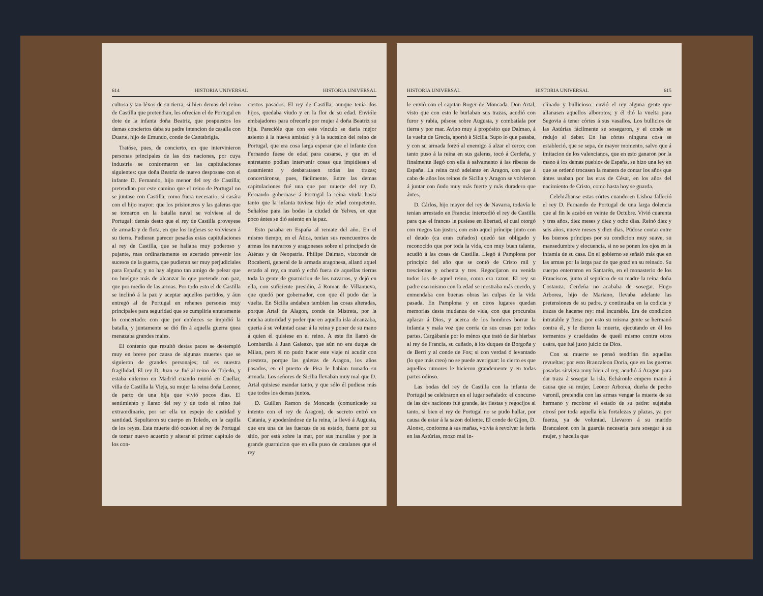614 HISTORIA UNIVERSAL HISTORIA UNIVERSAL
cultosa y tan léxos de su tierra, si bien demas del reino de Castilla que pretendian, les ofrecian el de Portugal en dote de la infanta doña Beatriz, que pospuestos los demas conciertos daba su padre intencion de casalla con Duarte, hijo de Emundo, conde de Cantabrigia.
Tratóse, pues, de concierto, en que intervinieron personas principales de las dos naciones, por cuya industria se conformaron en las capitulaciones siguientes: que doña Beatriz de nuevo desposase con el infante D. Fernando, hijo menor del rey de Castilla; pretendian por este camino que el reino de Portugal no se juntase con Castilla, como fuera necesario, si casára con el hijo mayor: que los prisioneros y las galeras que se tomaron en la batalla naval se volviese al de Portugal: demás desto que el rey de Castilla proveyese de armada y de flota, en que los ingleses se volviesen á su tierra. Pudieran parecer pesadas estas capitulaciones al rey de Castilla, que se hallaba muy poderoso y pujante, mas ordinariamente es acertado prevenir los sucesos de la guerra, que pudieran ser muy perjudiciales para España; y no hay alguno tan amigo de pelear que no huelgue más de alcanzar lo que pretende con paz, que por medio de las armas. Por todo esto el de Castilla se inclinó á la paz y aceptar aquellos partidos, y áun entregó al de Portugal en rehenes personas muy principales para seguridad que se cumpliria enteramente lo concertado: con que por entónces se impidió la batalla, y juntamente se dió fin á aquella guerra quea menazaba grandes males.
El contento que resultó destas paces se destempló muy en breve por causa de algunas muertes que se siguieron de grandes personajes; tal es nuestra fragilidad. El rey D. Juan se fué al reino de Toledo, y estaba enfermo en Madrid cuando murió en Cuellar, villa de Castilla la Vieja, su mujer la reina doña Leonor, de parto de una hija que vivió pocos dias. El sentimiento y llanto del rey y de todo el reino fué extraordinario, por ser ella un espejo de castidad y santidad. Sepultaron su cuerpo en Toledo, en la capilla de los reyes. Esta muerte dió ocasion al rey de Portugal de tomar nuevo acuerdo y alterar el primer capítulo de los con-
ciertos pasados. El rey de Castilla, aunque tenía dos hijos, quedaba viudo y en la flor de su edad. Envióle embajadores para ofrecerle por mujer á doña Beatriz su hija. Parecióle que con este vínculo se daria mejor asiento á la nueva amistad y á la sucesion del reino de Portugal, que era cosa larga esperar que el infante don Fernando fuese de edad para casarse, y que en el entretanto podian intervenir cosas que impidiesen el casamiento y desbaratasen todas las trazas; concertáronse, pues, fácilmente. Entre las demas capitulaciones fué una que por muerte del rey D. Fernando gobernase á Portugal la reina viuda hasta tanto que la infanta tuviese hijo de edad competente. Señalóse para las bodas la ciudad de Yelves, en que poco ántes se dió asiento en la paz.
Esto pasaba en España al remate del año. En el mismo tiempo, en el Ática, tenian sus reencuentros de armas los navarros y aragoneses sobre el principado de Aténas y de Neopatria. Philipe Dalmao, vizconde de Rocaberti, general de la armada aragonesa, allanó aquel estado al rey, ca mató y echó fuera de aquellas tierras toda la gente de guarnicion de los navarros, y dejó en ella, con suficiente presidio, á Roman de Villanueva, que quedó por gobernador, con que él pudo dar la vuelta. En Sicilia andaban tambien las cosas alteradas, porque Artal de Alagon, conde de Mistreta, por la mucha autoridad y poder que en aquella isla alcanzaba, queria á su voluntad casar á la reina y poner de su mano á quien él quisiese en el reino. Á este fin llamó de Lombardía á Juan Galeazo, que aún no era duque de Milan, pero él no pudo hacer este viaje ni acudir con presteza, porque las galeras de Aragon, los años pasados, en el puerto de Pisa le habian tomado su armada. Los señores de Sicilia llevaban muy mal que D. Artal quisiese mandar tanto, y que sólo él pudiese más que todos los demas juntos.
D. Guillen Ramon de Moncada (comunicado su intento con el rey de Aragon), de secreto entró en Catania, y apoderándose de la reina, la llevó á Augusta, que era una de las fuerzas de su estado, fuerte por su sitio, por está sobre la mar, por sus murallas y por la grande guarnicion que en ella puso de catalanes que el rey
HISTORIA UNIVERSAL HISTORIA UNIVERSAL 615
le envió con el capitan Roger de Moncada. Don Artal, visto que con esto le burlaban sus trazas, acudió con furor y rabia, púsose sobre Augusta, y combatíala por tierra y por mar. Avino muy á propósito que Dalmao, á la vuelta de Grecia, aportó á Sicilia. Supo lo que pasaba, y con su armada forzó al enemigo á alzar el cerco; con tanto puso á la reina en sus galeras, tocó á Cerdeña, y finalmente llegó con ella á salvamento á las riberas de España. La reina casó adelante en Aragon, con que á cabo de años los reinos de Sicilia y Aragon se volvieron á juntar con ñudo muy más fuerte y más duradero que ántes.
D. Cárlos, hijo mayor del rey de Navarra, todavía le tenian arrestado en Francia: intercedió el rey de Castilla para que el frances le pusiese en libertad, el cual otorgó con ruegos tan justos; con esto aquel príncipe junto con el deudo (ca eran cuñados) quedó tan obligado y reconocido que por toda la vida, con muy buen talante, acudió á las cosas de Castilla. Llegó á Pamplona por principio del año que se contó de Cristo mil y trescientos y ochenta y tres. Regocijaron su venida todos los de aquel reino, como era razon. El rey su padre eso mismo con la edad se mostraba más cuerdo, y enmendaba con buenas obras las culpas de la vida pasada. En Pamplona y en otros lugares quedan memorias desta mudanza de vida, con que procuraba aplacar á Dios, y acerca de los hombres borrar la infamia y mala voz que corria de sus cosas por todas partes. Cargábanle por lo ménos que trató de dar hierbas al rey de Francia, su cuñado, á los duques de Borgoña y de Berri y al conde de Fox; si con verdad ó levantado (lo que más creo) no se puede averiguar: lo cierto es que aquellos rumores le hicieron grandemente y en todas partes odioso.
Las bodas del rey de Castilla con la infanta de Portugal se celebraron en el lugar señalado: el concurso de las dos naciones fué grande, las fiestas y regocijos al tanto, si bien el rey de Portugal no se pudo hallar, por causa de estar á la sazon doliente. El conde de Gijon, D. Alonso, conforme á sus mañas, volvia á revolver la feria en las Astúrias, mozo mal in-
clinado y bullicioso: envió el rey alguna gente que allanasen aquellos alborotos; y él dió la vuelta para Segovia á tener córtes á sus vasallos. Los bullicios de las Astúrias fácilmente se sosegaron, y el conde se redujo al deber. En las córtes ninguna cosa se estableció, que se sepa, de mayor momento, salvo que á imitacion de los valencianos, que en esto ganaron por la mano á los demas pueblos de España, se hizo una ley en que se ordenó trocasen la manera de contar los años que ántes usaban por las eras de César, en los años del nacimiento de Cristo, como hasta hoy se guarda.
Celebrábanse estas córtes cuando en Lisboa falleció el rey D. Fernando de Portugal de una larga dolencia que al fin le acabó en veinte de Octubre. Vivió cuarenta y tres años, diez meses y diez y ocho dias. Reinó diez y seis años, nueve meses y diez dias. Púdose contar entre los buenos príncipes por su condicion muy suave, su mansedumbre y elocuencia, si no se ponen los ojos en la infamia de su casa. En el gobierno se señaló más que en las armas por la larga paz de que gozó en su reinado. Su cuerpo enterraron en Santarén, en el monasterio de los Franciscos, junto al sepulcro de su madre la reina doña Costanza. Cerdeña no acababa de sosegar. Hugo Arborea, hijo de Mariano, llevaba adelante las pretensiones de su padre, y continuaba en la codicia y trazas de hacerse rey: mal incurable. Era de condicion intratable y fiera: por esto su misma gente se hermanó contra él, y le dieron la muerte, ejecutando en él los tormentos y crueldades de queél mismo contra otros usára, que fué justo juicio de Dios.
Con su muerte se pensó tendrian fin aquellas revueltas: por esto Brancaleon Doria, que en las guerras pasadas sirviera muy bien al rey, acudió á Aragon para dar traza á sosegar la isla. Echáronle empero mano á causa que su mujer, Leonor Arborea, dueña de pecho varonil, pretendia con las armas vengar la muerte de su hermano y recobrar el estado de su padre: sujetaba otrosí por toda aquella isla fortalezas y plazas, ya por fuerza, ya de voluntad. Llevaron á su marido Brancaleon con la guardia necesaria para sosegar á su mujer, y hacella que